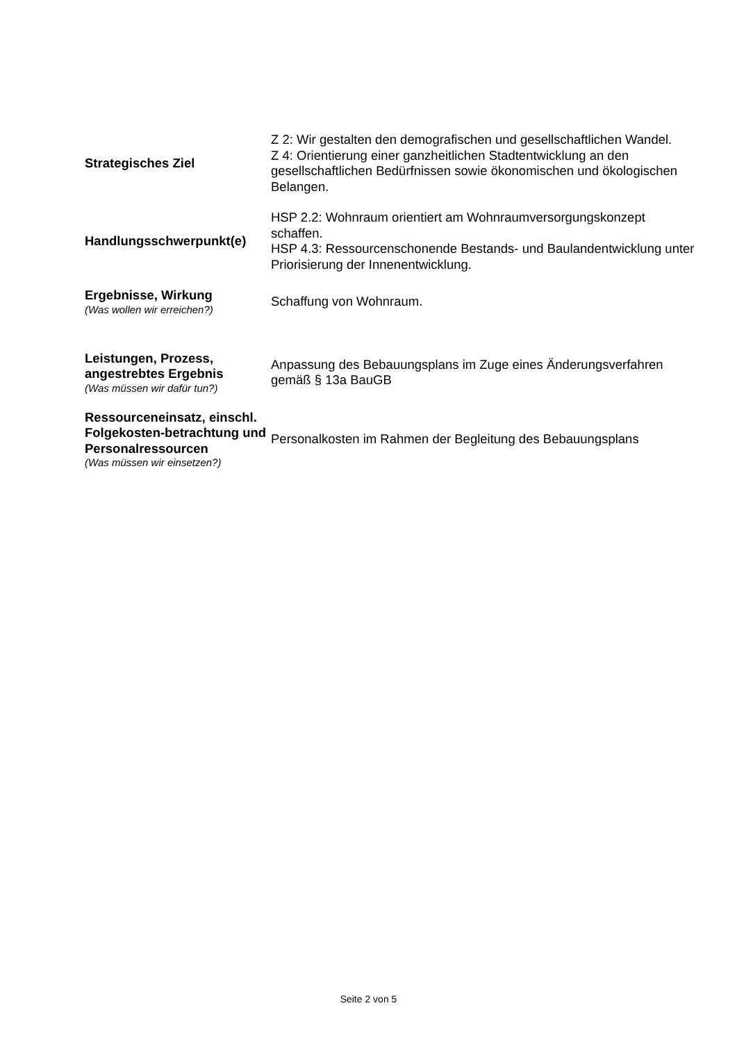| Strategisches Ziel | Z 2: Wir gestalten den demografischen und gesellschaftlichen Wandel. Z 4: Orientierung einer ganzheitlichen Stadtentwicklung an den gesellschaftlichen Bedürfnissen sowie ökonomischen und ökologischen Belangen. |
| Handlungsschwerpunkt(e) | HSP 2.2: Wohnraum orientiert am Wohnraumversorgungskonzept schaffen. HSP 4.3: Ressourcenschonende Bestands- und Baulandentwicklung unter Priorisierung der Innenentwicklung. |
| Ergebnisse, Wirkung (Was wollen wir erreichen?) | Schaffung von Wohnraum. |
| Leistungen, Prozess, angestrebtes Ergebnis (Was müssen wir dafür tun?) | Anpassung des Bebauungsplans im Zuge eines Änderungsverfahren gemäß § 13a BauGB |
| Ressourceneinsatz, einschl. Folgekosten-betrachtung und Personalressourcen (Was müssen wir einsetzen?) | Personalkosten im Rahmen der Begleitung des Bebauungsplans |
Seite 2 von 5